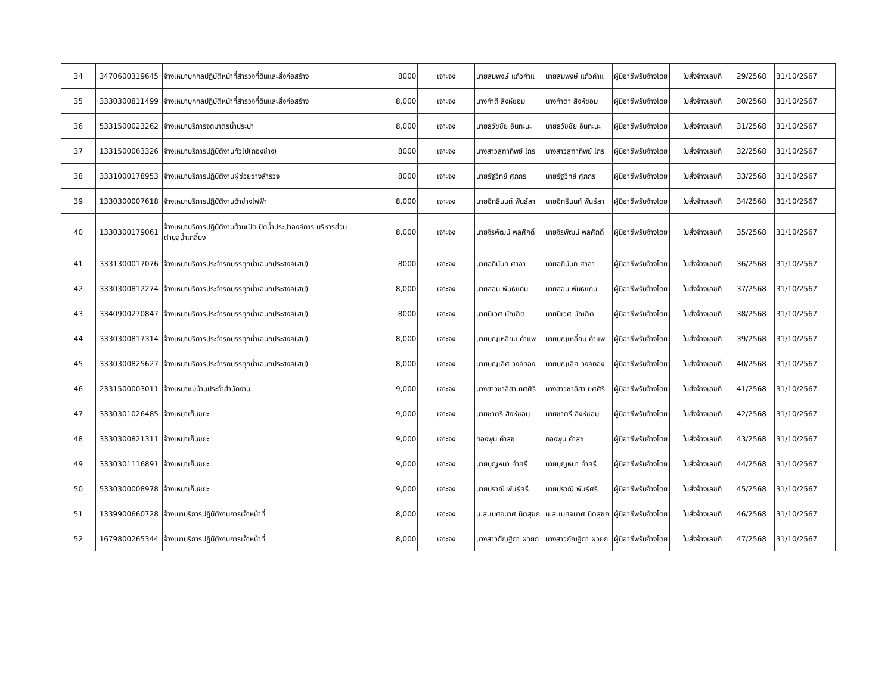| 34 | 3470600319645 | จ้างเหมาบุคคลปฏิบัติหน้าที่สำรวจที่ดินและสิ่งก่อสร้าง | 8000 | เจาะจง | นายสมพงษ์ แก้วคำแ | นายสมพงษ์ แก้วคำแ | ผู้มีอาชีพรับจ้างโดย | ใบสั่งจ้างเลขที่ | 29/2568 | 31/10/2567 |
| 35 | 3330300811499 | จ้างเหมาบุคคลปฏิบัติหน้าที่สำรวจที่ดินและสิ่งก่อสร้าง | 8,000 | เจาะจง | นางคำดี สิงห์ซอม | นางคำตา สิงห์ซอม | ผู้มีอาชีพรับจ้างโดย | ใบสั่งจ้างเลขที่ | 30/2568 | 31/10/2567 |
| 36 | 5331500023262 | จ้างเหมาบริการจดมาตรน้ำประปา | 8,000 | เจาะจง | นายธวัชชัย อินทะนะ | นายธวัชชัย อินทะนะ | ผู้มีอาชีพรับจ้างโดย | ใบสั่งจ้างเลขที่ | 31/2568 | 31/10/2567 |
| 37 | 1331500063326 | จ้างเหมาบริการปฏิบัติงานทั่วไป(กองช่าง) | 8000 | เจาะจง | นางสาวสุฑาทิพย์ ไกร | นางสาวสุฑาทิพย์ ไกร | ผู้มีอาชีพรับจ้างโดย | ใบสั่งจ้างเลขที่ | 32/2568 | 31/10/2567 |
| 38 | 3331000178953 | จ้างเหมาบริการปฏิบัติงานผู้ช่วยช่างสำรวจ | 8000 | เจาะจง | นายรัฐวิทย์ ศุภกร | นายรัฐวิทย์ ศุภกร | ผู้มีอาชีพรับจ้างโดย | ใบสั่งจ้างเลขที่ | 33/2568 | 31/10/2567 |
| 39 | 1330300007618 | จ้างเหมาบริการปฏิบัติงานด้าช่างไฟฟ้า | 8,000 | เจาะจง | นายอิทธินนท์ พันธ์สา | นายอิทธินนท์ พันธ์สา | ผู้มีอาชีพรับจ้างโดย | ใบสั่งจ้างเลขที่ | 34/2568 | 31/10/2567 |
| 40 | 1330300179061 | จ้างเหมาบริการปฏิบัติงานด้านเปิด-ปิดน้ำประปาองค์การ บริหารส่วนตำบลน้ำเกลี้ยง | 8,000 | เจาะจง | นายจิรพัฒน์ พลศักดิ์ | นายจิรพัฒน์ พลศักดิ์ | ผู้มีอาชีพรับจ้างโดย | ใบสั่งจ้างเลขที่ | 35/2568 | 31/10/2567 |
| 41 | 3331300017076 | จ้างเหมาบริการประจำรถบรรทุกน้ำเอนกประสงค์(สป) | 8000 | เจาะจง | นายอภินันท์ ศาลา | นายอภินันท์ ศาลา | ผู้มีอาชีพรับจ้างโดย | ใบสั่งจ้างเลขที่ | 36/2568 | 31/10/2567 |
| 42 | 3330300812274 | จ้างเหมาบริการประจำรถบรรทุกน้ำเอนกประสงค์(สป) | 8,000 | เจาะจง | นายสอน พันธ์แก่น | นายสอน พันธ์แก่น | ผู้มีอาชีพรับจ้างโดย | ใบสั่งจ้างเลขที่ | 37/2568 | 31/10/2567 |
| 43 | 3340900270847 | จ้างเหมาบริการประจำรถบรรทุกน้ำเอนกประสงค์(สป) | 8000 | เจาะจง | นายนิเวศ บัณฑิต | นายนิเวศ บัณฑิต | ผู้มีอาชีพรับจ้างโดย | ใบสั่งจ้างเลขที่ | 38/2568 | 31/10/2567 |
| 44 | 3330300817314 | จ้างเหมาบริการประจำรถบรรทุกน้ำเอนกประสงค์(สป) | 8,000 | เจาะจง | นายบุญเหลี่ยม คำแพ | นายบุญเหลี่ยม คำแพ | ผู้มีอาชีพรับจ้างโดย | ใบสั่งจ้างเลขที่ | 39/2568 | 31/10/2567 |
| 45 | 3330300825627 | จ้างเหมาบริการประจำรถบรรทุกน้ำเอนกประสงค์(สป) | 8,000 | เจาะจง | นายบุญเลิศ วงค์ทอง | นายบุญเลิศ วงค์ทอง | ผู้มีอาชีพรับจ้างโดย | ใบสั่งจ้างเลขที่ | 40/2568 | 31/10/2567 |
| 46 | 2331500003011 | จ้างเหมาแม่บ้านประจำสำนักงาน | 9,000 | เจาะจง | นางสาวชาลิสา ยศศิริ | นางสาวชาลิสา ยศศิริ | ผู้มีอาชีพรับจ้างโดย | ใบสั่งจ้างเลขที่ | 41/2568 | 31/10/2567 |
| 47 | 3330301026485 | จ้างเหมาเก็บขยะ | 9,000 | เจาะจง | นายชาตรี สิงห์ซอม | นายชาตรี สิงห์ซอม | ผู้มีอาชีพรับจ้างโดย | ใบสั่งจ้างเลขที่ | 42/2568 | 31/10/2567 |
| 48 | 3330300821311 | จ้างเหมาเก็บขยะ | 9,000 | เจาะจง | ทองพูน คำสุข | ทองพูน คำสุข | ผู้มีอาชีพรับจ้างโดย | ใบสั่งจ้างเลขที่ | 43/2568 | 31/10/2567 |
| 49 | 3330301116891 | จ้างเหมาเก็บขยะ | 9,000 | เจาะจง | นายบุญหนา คำศรี | นายบุญหนา คำศรี | ผู้มีอาชีพรับจ้างโดย | ใบสั่งจ้างเลขที่ | 44/2568 | 31/10/2567 |
| 50 | 5330300008978 | จ้างเหมาเก็บขยะ | 9,000 | เจาะจง | นายปราณี พันธ์ศรี | นายปราณี พันธ์ศรี | ผู้มีอาชีพรับจ้างโดย | ใบสั่งจ้างเลขที่ | 45/2568 | 31/10/2567 |
| 51 | 1339900660728 | จ้างเมาบริการปฏิบัติงานการเจ้าหน้าที่ | 8,000 | เจาะจง | น.ส.เบศจมาศ นิตสุขก | น.ส.เบศจมาศ นิตสุขก | ผู้มีอาชีพรับจ้างโดย | ใบสั่งจ้างเลขที่ | 46/2568 | 31/10/2567 |
| 52 | 1679800265344 | จ้างเมาบริการปฏิบัติงานการเจ้าหน้าที่ | 8,000 | เจาะจง | นางสาวกัณฐิกา ผวยก | นางสาวกัณฐิกา ผวยก | ผู้มีอาชีพรับจ้างโดย | ใบสั่งจ้างเลขที่ | 47/2568 | 31/10/2567 |